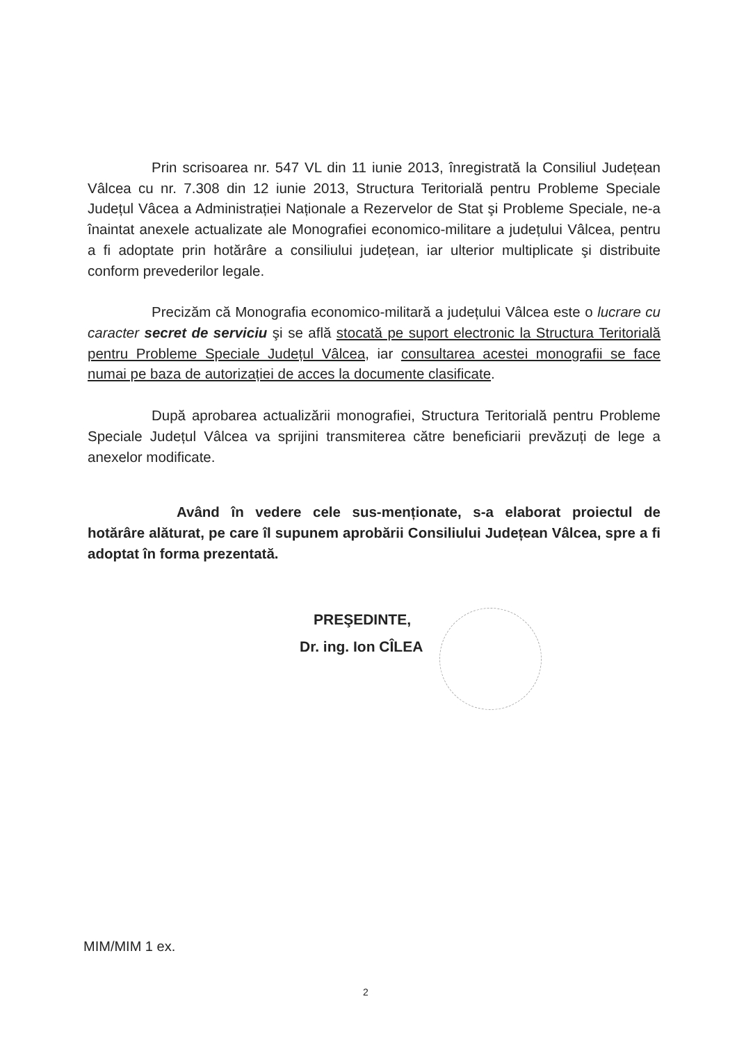Prin scrisoarea nr. 547 VL din 11 iunie 2013, înregistrată la Consiliul Județean Vâlcea cu nr. 7.308 din 12 iunie 2013, Structura Teritorială pentru Probleme Speciale Județul Vâcea a Administrației Naționale a Rezervelor de Stat şi Probleme Speciale, ne-a înaintat anexele actualizate ale Monografiei economico-militare a județului Vâlcea, pentru a fi adoptate prin hotărâre a consiliului județean, iar ulterior multiplicate şi distribuite conform prevederilor legale.
Precizăm că Monografia economico-militară a județului Vâlcea este o lucrare cu caracter secret de serviciu şi se află stocată pe suport electronic la Structura Teritorială pentru Probleme Speciale Județul Vâlcea, iar consultarea acestei monografii se face numai pe baza de autorizației de acces la documente clasificate.
După aprobarea actualizării monografiei, Structura Teritorială pentru Probleme Speciale Județul Vâlcea va sprijini transmiterea către beneficiarii prevăzuți de lege a anexelor modificate.
Având în vedere cele sus-menționate, s-a elaborat proiectul de hotărâre alăturat, pe care îl supunem aprobării Consiliului Județean Vâlcea, spre a fi adoptat în forma prezentată.
PREŞEDINTE,
Dr. ing. Ion CÎLEA
MIM/MIM 1 ex.
2